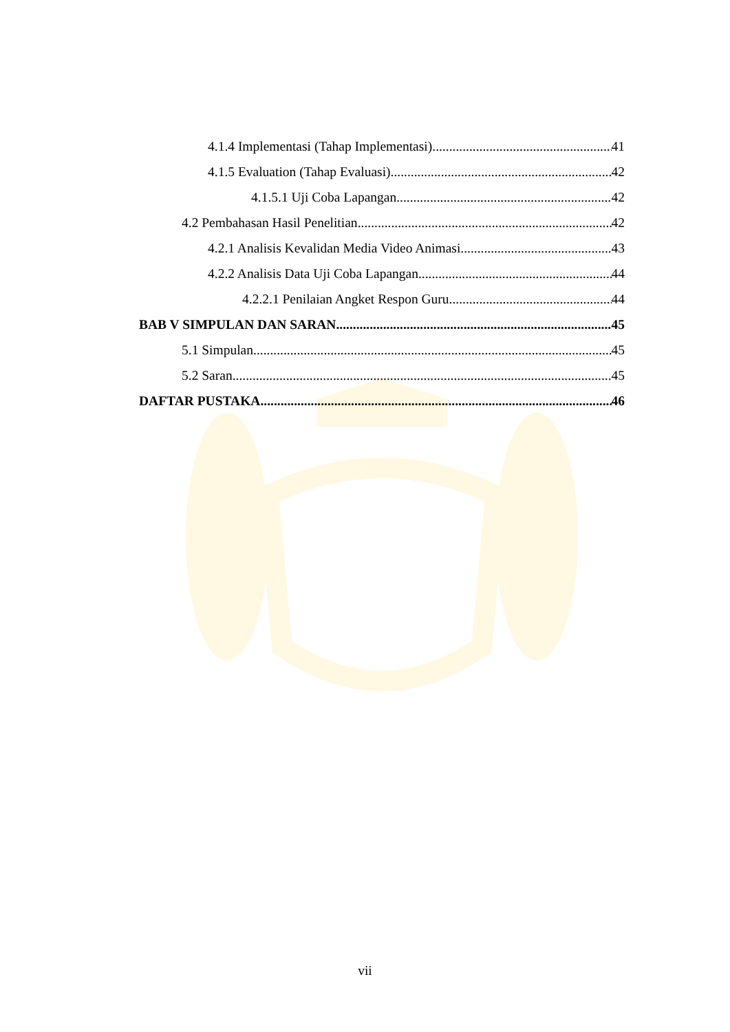4.1.4 Implementasi (Tahap Implementasi) 41
4.1.5 Evaluation (Tahap Evaluasi) 42
4.1.5.1 Uji Coba Lapangan 42
4.2 Pembahasan Hasil Penelitian 42
4.2.1 Analisis Kevalidan Media Video Animasi 43
4.2.2 Analisis Data Uji Coba Lapangan 44
4.2.2.1 Penilaian Angket Respon Guru 44
BAB V SIMPULAN DAN SARAN 45
5.1 Simpulan 45
5.2 Saran 45
DAFTAR PUSTAKA 46
vii